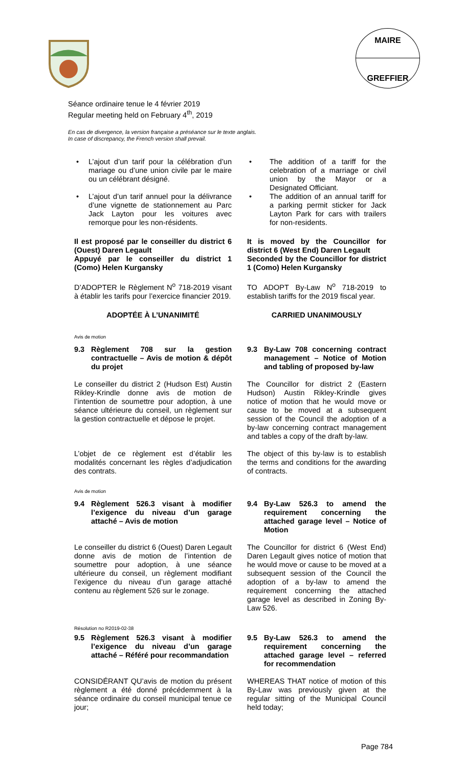MAIRE
GREFFIER
Séance ordinaire tenue le 4 février 2019
Regular meeting held on February 4<sup>th</sup>, 2019
En cas de divergence, la version française a préséance sur le texte anglais.
In case of discrepancy, the French version shall prevail.
• L’ajout d’un tarif pour la célébration d’un mariage ou d’une union civile par le maire ou un célébrant désigné.
• L’ajout d’un tarif annuel pour la délivrance d’une vignette de stationnement au Parc Jack Layton pour les voitures avec remorque pour les non-résidents.
• The addition of a tariff for the celebration of a marriage or civil union by the Mayor or a Designated Officiant.
• The addition of an annual tariff for a parking permit sticker for Jack Layton Park for cars with trailers for non-residents.
Il est proposé par le conseiller du district 6 (Ouest) Daren Legault
Appuyé par le conseiller du district 1 (Como) Helen Kurgansky
It is moved by the Councillor for district 6 (West End) Daren Legault
Seconded by the Councillor for district 1 (Como) Helen Kurgansky
D’ADOPTER le Règlement N<sup>o</sup> 718-2019 visant à établir les tarifs pour l’exercice financier 2019.
TO ADOPT By-Law N<sup>o</sup> 718-2019 to establish tariffs for the 2019 fiscal year.
ADOPTÉE À L’UNANIMITÉ CARRIED UNANIMOUSLY
Avis de motion
9.3 Règlement 708 sur la gestion contractuelle – Avis de motion & dépôt du projet
9.3 By-Law 708 concerning contract management – Notice of Motion and tabling of proposed by-law
Le conseiller du district 2 (Hudson Est) Austin Rikley-Krindle donne avis de motion de l’intention de soumettre pour adoption, à une séance ultérieure du conseil, un règlement sur la gestion contractuelle et dépose le projet.
The Councillor for district 2 (Eastern Hudson) Austin Rikley-Krindle gives notice of motion that he would move or cause to be moved at a subsequent session of the Council the adoption of a by-law concerning contract management and tables a copy of the draft by-law.
L’objet de ce règlement est d’établir les modalités concernant les règles d’adjudication des contrats.
The object of this by-law is to establish the terms and conditions for the awarding of contracts.
Avis de motion
9.4 Règlement 526.3 visant à modifier l’exigence du niveau d’un garage attaché – Avis de motion
9.4 By-Law 526.3 to amend the requirement concerning the attached garage level – Notice of Motion
Le conseiller du district 6 (Ouest) Daren Legault donne avis de motion de l’intention de soumettre pour adoption, à une séance ultérieure du conseil, un règlement modifiant l’exigence du niveau d’un garage attaché contenu au règlement 526 sur le zonage.
The Councillor for district 6 (West End) Daren Legault gives notice of motion that he would move or cause to be moved at a subsequent session of the Council the adoption of a by-law to amend the requirement concerning the attached garage level as described in Zoning By-Law 526.
Résolution no R2019-02-38
9.5 Règlement 526.3 visant à modifier l’exigence du niveau d’un garage attaché – Référé pour recommandation
9.5 By-Law 526.3 to amend the requirement concerning the attached garage level – referred for recommendation
CONSIDÉRANT QU’avis de motion du présent règlement a été donné précédemment à la séance ordinaire du conseil municipal tenue ce jour;
WHEREAS THAT notice of motion of this By-Law was previously given at the regular sitting of the Municipal Council held today;
Page 784